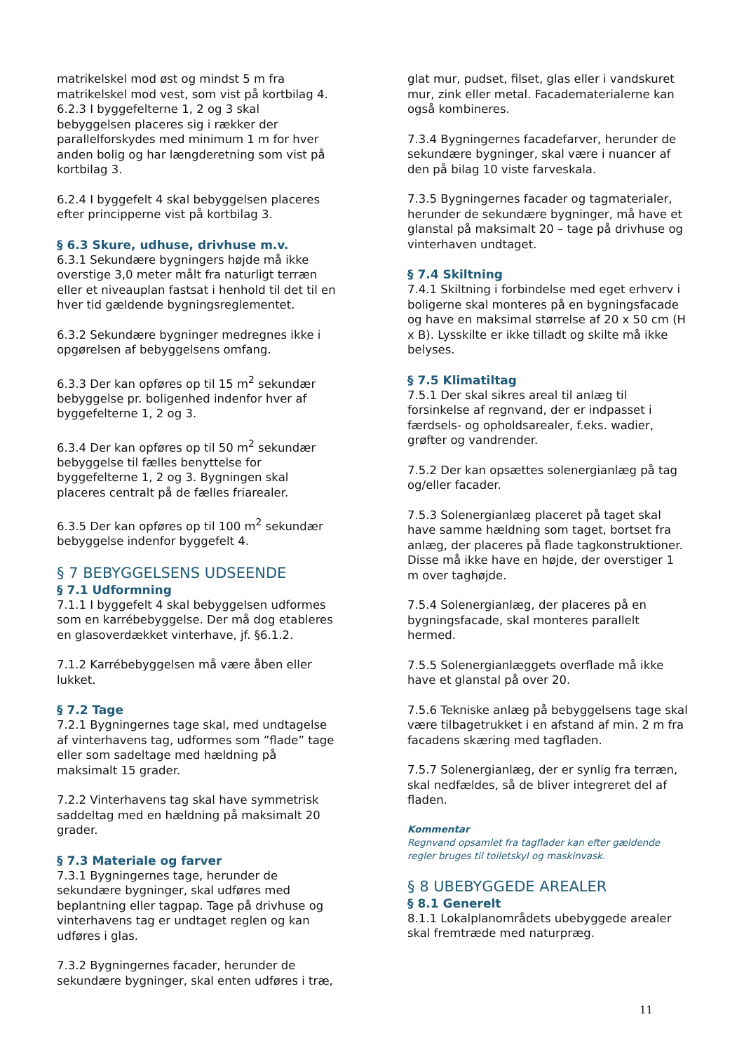matrikelskel mod øst og mindst 5 m fra matrikelskel mod vest, som vist på kortbilag 4.
6.2.3 I byggefelterne 1, 2 og 3 skal bebyggelsen placeres sig i rækker der parallelforskydes med minimum 1 m for hver anden bolig og har længderetning som vist på kortbilag 3.
6.2.4 I byggefelt 4 skal bebyggelsen placeres efter principperne vist på kortbilag 3.
§ 6.3 Skure, udhuse, drivhuse m.v.
6.3.1 Sekundære bygningers højde må ikke overstige 3,0 meter målt fra naturligt terræn eller et niveauplan fastsat i henhold til det til en hver tid gældende bygningsreglementet.
6.3.2 Sekundære bygninger medregnes ikke i opgørelsen af bebyggelsens omfang.
6.3.3 Der kan opføres op til 15 m<sup>2</sup> sekundær bebyggelse pr. boligenhed indenfor hver af byggefelterne 1, 2 og 3.
6.3.4 Der kan opføres op til 50 m<sup>2</sup> sekundær bebyggelse til fælles benyttelse for byggefelterne 1, 2 og 3. Bygningen skal placeres centralt på de fælles friarealer.
6.3.5 Der kan opføres op til 100 m<sup>2</sup> sekundær bebyggelse indenfor byggefelt 4.
§ 7 BEBYGGELSENS UDSEENDE
§ 7.1 Udformning
7.1.1 I byggefelt 4 skal bebyggelsen udformes som en karrébebyggelse. Der må dog etableres en glasoverdækket vinterhave, jf. §6.1.2.
7.1.2 Karrébebyggelsen må være åben eller lukket.
§ 7.2 Tage
7.2.1 Bygningernes tage skal, med undtagelse af vinterhavens tag, udformes som ”flade” tage eller som sadeltage med hældning på maksimalt 15 grader.
7.2.2 Vinterhavens tag skal have symmetrisk saddeltag med en hældning på maksimalt 20 grader.
§ 7.3 Materiale og farver
7.3.1 Bygningernes tage, herunder de sekundære bygninger, skal udføres med beplantning eller tagpap. Tage på drivhuse og vinterhavens tag er undtaget reglen og kan udføres i glas.
7.3.2 Bygningernes facader, herunder de sekundære bygninger, skal enten udføres i træ,
glat mur, pudset, filset, glas eller i vandskuret mur, zink eller metal. Facadematerialerne kan også kombineres.
7.3.4 Bygningernes facadefarver, herunder de sekundære bygninger, skal være i nuancer af den på bilag 10 viste farveskala.
7.3.5 Bygningernes facader og tagmaterialer, herunder de sekundære bygninger, må have et glanstal på maksimalt 20 – tage på drivhuse og vinterhaven undtaget.
§ 7.4 Skiltning
7.4.1 Skiltning i forbindelse med eget erhverv i boligerne skal monteres på en bygningsfacade og have en maksimal størrelse af 20 x 50 cm (H x B). Lysskilte er ikke tilladt og skilte må ikke belyses.
§ 7.5 Klimatiltag
7.5.1 Der skal sikres areal til anlæg til forsinkelse af regnvand, der er indpasset i færdsels- og opholdsarealer, f.eks. wadier, grøfter og vandrender.
7.5.2 Der kan opsættes solenergianlæg på tag og/eller facader.
7.5.3 Solenergianlæg placeret på taget skal have samme hældning som taget, bortset fra anlæg, der placeres på flade tagkonstruktioner. Disse må ikke have en højde, der overstiger 1 m over taghøjde.
7.5.4 Solenergianlæg, der placeres på en bygningsfacade, skal monteres parallelt hermed.
7.5.5 Solenergianlæggets overflade må ikke have et glanstal på over 20.
7.5.6 Tekniske anlæg på bebyggelsens tage skal være tilbagetrukket i en afstand af min. 2 m fra facadens skæring med tagfladen.
7.5.7 Solenergianlæg, der er synlig fra terræn, skal nedfældes, så de bliver integreret del af fladen.
Kommentar
Regnvand opsamlet fra tagflader kan efter gældende regler bruges til toiletskyl og maskinvask.
§ 8 UBEBYGGEDE AREALER
§ 8.1 Generelt
8.1.1 Lokalplanområdets ubebyggede arealer skal fremtræde med naturpræg.
11